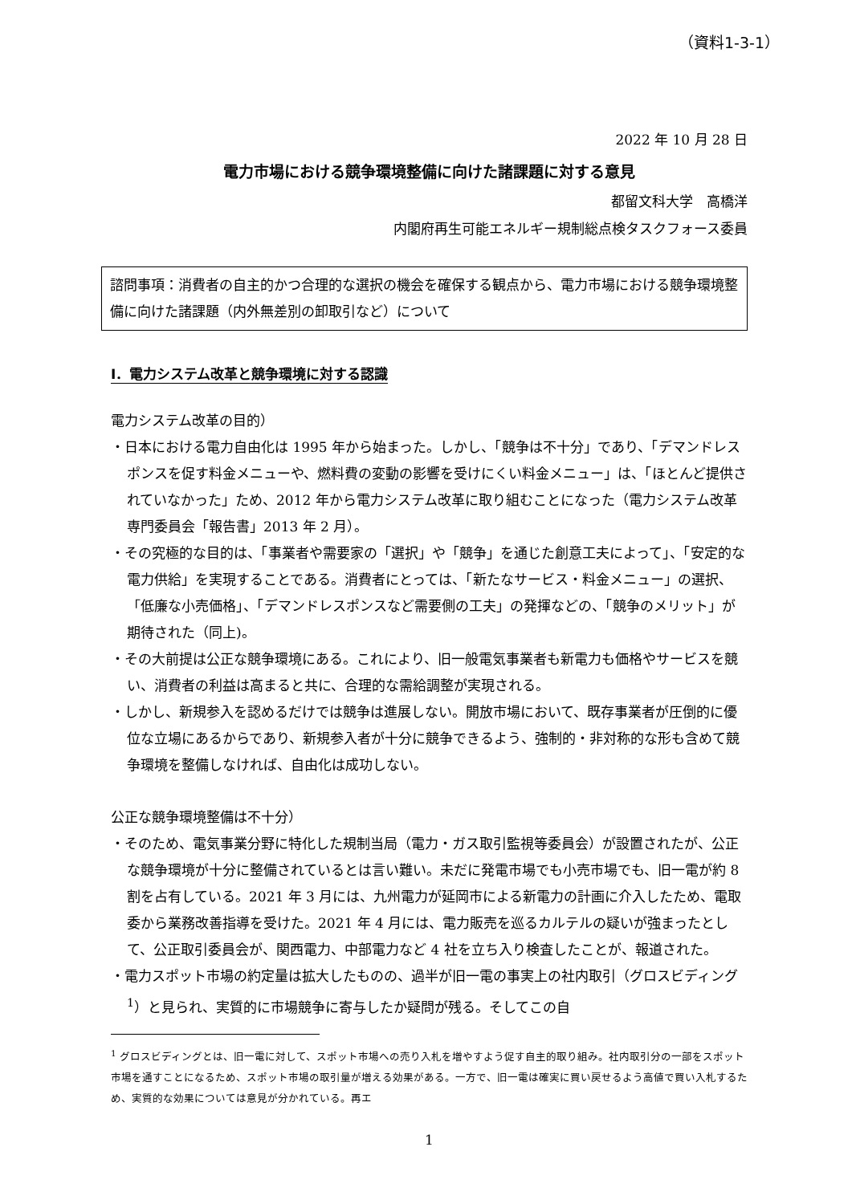（資料1-3-1）
2022 年 10 月 28 日
電力市場における競争環境整備に向けた諸課題に対する意見
都留文科大学　高橋洋
内閣府再生可能エネルギー規制総点検タスクフォース委員
諮問事項：消費者の自主的かつ合理的な選択の機会を確保する観点から、電力市場における競争環境整備に向けた諸課題（内外無差別の卸取引など）について
Ⅰ．電力システム改革と競争環境に対する認識
電力システム改革の目的）
・日本における電力自由化は 1995 年から始まった。しかし、「競争は不十分」であり、「デマンドレスポンスを促す料金メニューや、燃料費の変動の影響を受けにくい料金メニュー」は、「ほとんど提供されていなかった」ため、2012 年から電力システム改革に取り組むことになった（電力システム改革専門委員会「報告書」2013 年 2 月）。
・その究極的な目的は、「事業者や需要家の「選択」や「競争」を通じた創意工夫によって」、「安定的な電力供給」を実現することである。消費者にとっては、「新たなサービス・料金メニュー」の選択、「低廉な小売価格」、「デマンドレスポンスなど需要側の工夫」の発揮などの、「競争のメリット」が期待された（同上)。
・その大前提は公正な競争環境にある。これにより、旧一般電気事業者も新電力も価格やサービスを競い、消費者の利益は高まると共に、合理的な需給調整が実現される。
・しかし、新規参入を認めるだけでは競争は進展しない。開放市場において、既存事業者が圧倒的に優位な立場にあるからであり、新規参入者が十分に競争できるよう、強制的・非対称的な形も含めて競争環境を整備しなければ、自由化は成功しない。
公正な競争環境整備は不十分）
・そのため、電気事業分野に特化した規制当局（電力・ガス取引監視等委員会）が設置されたが、公正な競争環境が十分に整備されているとは言い難い。未だに発電市場でも小売市場でも、旧一電が約 8 割を占有している。2021 年 3 月には、九州電力が延岡市による新電力の計画に介入したため、電取委から業務改善指導を受けた。2021 年 4 月には、電力販売を巡るカルテルの疑いが強まったとして、公正取引委員会が、関西電力、中部電力など 4 社を立ち入り検査したことが、報道された。
・電力スポット市場の約定量は拡大したものの、過半が旧一電の事実上の社内取引（グロスビディング<sup>1</sup>）と見られ、実質的に市場競争に寄与したか疑問が残る。そしてこの自
<sup>1</sup> グロスビディングとは、旧一電に対して、スポット市場への売り入札を増やすよう促す自主的取り組み。社内取引分の一部をスポット市場を通すことになるため、スポット市場の取引量が増える効果がある。一方で、旧一電は確実に買い戻せるよう高値で買い入札するため、実質的な効果については意見が分かれている。再エ
1